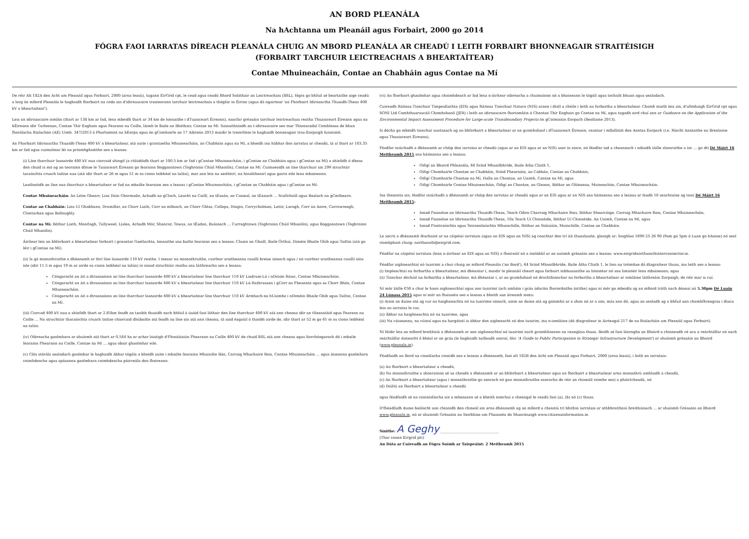AN BORD PLEANÁLA
Na hAchtanna um Pleanáil agus Forbairt, 2000 go 2014
FÓGRA FAOI IARRATAS DÍREACH PLEANÁLA CHUIG AN MBORD PLEANÁLA AR CHEADÚ I LEITH FORBAIRT BHONNEAGAIR STRAITÉISIGH
(FORBAIRT TARCHUIR LEICTREACHAIS A BHEARTAÍTEAR)
Contae Mhuineacháin, Contae an Chabháin agus Contae na Mí
De réir Alt 182A den Acht um Pleanáil agus Forbairt, 2000 (arna leasú), tugann EirGrid cpt, le cead agus ceadú Bhord Soláthair an Leictreachais (BSL), fógra go bhfuil sé beartaithe aige ceadú a lorg ón mBord Pleanála le haghaidh fhorbairt na coda sin d'idirnascaire trasteorann tarchuir leictreachais a thógfar in Éirinn (agus dá ngairtear 'an Fhorbairt Idirnasctha Thuaidh-Theas 400 kV a bheartaítear').
Leis an idirnascaire iomlán (thart ar 138 km ar fad, lena mbeidh thart ar 34 km de lonnaithe i dTuaisceart Éireann), nascfar gréasáin tarchuir leictreachais reatha Thuaisceart Éireann agus na hÉireann idir Turleenan, Contae Thír Eoghain agus Fearann na Coille, láimh le Baile an Bhóthair, Contae na Mí. Sainaithníodh an t-idirnascaire seo mar Thionscadal Comhleasa de bhun fhorálacha Rialachán (AE) Uimh. 347/2013 ó Pharlaimint na hEorpa agus ón gComhairle an 17 Aibreán 2013 maidir le treoirlínte le haghaidh bonneagair tras-Eorpaigh fuinnimh.
An Fhorbairt Idirnasctha Thuaidh-Theas 400 kV a bheartaítear, atá suite i gcontaetha Mhuineacháin, an Chabháin agus na Mí, a bheidh ina hábhar don iarratas ar cheadú, tá sí thart ar 103.35 km ar fad agus cuimsítear léi na príomhghnéithe seo a leanas:
(i) Líne tharchuir lasnairde 400 kV nua ciorcaid shingil (a chlúdóidh thart ar 100.5 km ar fad i gContae Mhuineacháin, i gContae an Chabháin agus i gContae na Mí) a shínfidh ó dheas den chuid is mó ag an teorainn dlínse le Tuaisceart Éireann go fearainn Bogganstown (Toghroinn Chúil Mhaoilín), Contae na Mí. Cuimseoidh an líne tharchuir sin 299 struchtúr tacaíochta cruach laitíse nua (atá idir thart ar 26 m agus 51 m os cionn leibhéal na talún), mar aon leis na seoltóirí, na hinslitheoirí agus gairis eile lena mbaineann.
Leathnóidh an líne nua tharchuir a bheartaítear ar fud na mbailte fearainn seo a leanas i gContae Mhuineacháin, i gContae an Chabháin agus i gContae na Mí:
Contae Mhuineacháin: An Léim Ghearr, Lios Dúin Ghormaile, Achadh na gCloch, Leacht na Caillí, an tEasán, an Caiseal, an tEanach ... Scallchoill agus Bealach na gCeithearn.
Contae an Chabháin: Lios Uí Ghabhann, Drumiller, an Chorr Liath, Corr na mBeach, an Chorr Ghlas, Collops, Dingin, Corrycholman, Leitir, Laragh, Corr an Aoire, Carrowreagh, Clonturkan agus Balloughly.
Contae na Mí: Bóthar Liath, Moorlagh, Tullyweel, Lislea, Achadh Mór, Shancor, Towas, an tÉadan, Buíonach ... Curraghtown (Toghroinn Chúil Mhaoilín), agus Bogganstown (Toghroinn Chúil Mhaoilín).
Áirítear leis an bhforbairt a bheartaítear forbairt i gceantar Gaeltachta, lonnaithe sna bailte fearainn seo a leanas: Cluain an Ghaill, Baile Órthaí, Diméin Bhaile Ghib agus Tailtin (atá go léir i gContae na Mí).
(ii) Is gá mionathruithe a dhéanamh ar thrí líne lasnairde 110 kV reatha. I measc na mionathruithe, cuirfear sraitheanna cuaillí breise isteach agus / nó cuirfear sraitheanna cuaillí níos ísle (idir 11.5 m agus 19 m ar airde os cionn leibhéal na talún) in ionad struchtúir reatha sna láithreacha seo a leanas:
Cóngaracht an áit a dtrasnaíonn an líne tharchuir lasnairde 400 kV a bheartaítear líne tharchuir 110 kV Lisdrum-Lú i nDroim Rúisc, Contae Mhuineacháin.
Cóngaracht an áit a dtrasnaíonn an líne tharchuir lasnairde 400 kV a bheartaítear líne tharchuir 110 kV Lú-Rathrussan i gCorr an Fheannta agus sa Chorr Bhán, Contae Mhuineacháin.
Cóngaracht an áit a dtrasnaíonn an líne tharchuir lasnairde 400 kV a bheartaítear líne tharchuir 110 kV Ármhach-na hUaimhe i nDiméin Bhaile Ghib agus Tailtin, Contae na Mí.
(iii) Ciorcad 400 kV nua a shínfidh thart ar 2.85km feadh an taoibh thuaidh nach bhfuil á úsáid faoi láthair den líne tharchuir 400 kV atá ann cheana idir an tSeanstáid agus Fearann na Coille ... Na struchtúir thacaíochta cruach laitíse chiorcaid dhúbailte atá feadh na líne sin atá ann cheana, tá siad éagsúil ó thaobh airde de, idir thart ar 52 m go 61 m os cionn leibhéal na talún.
(iv) Oibreacha gaolmhara ar shuíomh atá thart ar 0.544 ha ar achar laistigh d'Fhostáisiún Fhearann na Coille 400 kV de chuid BSL atá ann cheana agus fiorchóngarach dó i mbaile fearainn Fhearann na Coille, Contae na Mí ... agus obair ghaolmhar eile.
(v) Clós stórála sealadach gaolmhar le haghaidh ábhar tógála a bheidh suite i mbailte fearainn Mhuinilte Bán, Carraig Mhachaire Rois, Contae Mhuineacháin ... agus áiseanna gaolmhara coimhdeacha agus spásanna gaolmhara coimhdeacha páirceála don fhoireann.
(vi) An fhorbairt ghaolmhar agus choimhdeach ar fad lena n-áirítear oibreacha a chuimsíonn nó a bhaineann le tógáil agus tochailt bhuan agus sealadach.
Cuireadh Ráiteas Tionchair Timpeallachta (EIS) agus Ráiteas Tionchair Natura (NIS) araon i dtoll a chéile i leith na forbartha a bheartaítear. Chomh maith leis sin, d'ullmhaigh EirGrid cpt agus SONI Ltd Comhthuarascáil Chomhshaoil (JER) i leith an idirnascaire fhoriomláin ó Chontae Thír Eoghain go Contae na Mí, agus tugadh aird chuí ann ar Guidance on the Application of the Environmental Impact Assessment Procedure for Large-scale Transboundary Projects ón gCoimisiún Eorpach (Bealtaine 2013).
Is dócha go mbeidh tionchar suntasach ag an bhforbairt a bheartaítear ar an gcomhshaol i dTuaisceart Éireann, ceantar i mBallstát den Aontas Eorpach (i.e. Ríocht Aontaithe na Breataine agus Thuaisceart Éireann).
Féadfar iniúchadh a dhéanamh ar chóip den iarratas ar cheadú (agus ar an EIS agus ar an NIS) saor in aisce, nó féadfar iad a cheannach i ndiaidh táille shonraithe a íoc ... go dtí Dé Máirt 16 Meitheamh 2015 sna háiteanna seo a leanas:
Oifigí an Bhoird Phleanála, 64 Sráid Mhaoilbhríde, Baile Átha Cliath 1,
Oifigí Chomhairle Chontae an Chabháin, Sráid Fhearnáin, an Cabhán, Contae an Chabháin,
Oifigí Chomhairle Chontae na Mí, Halla an Chontae, an Uaimh, Contae na Mí, agus
Oifigí Chomhairle Contae Mhuineacháin, Oifigí an Chontae, an Gleann, Bóthar an Ghleanna, Muineachán, Contae Mhuineacháin.
Ina theannta sin, féadfar iniúchadh a dhéanamh ar chóip den iarratas ar cheadú agus ar an EIS agus ar an NIS sna háiteanna seo a leanas ar feadh 10 seachtaine ag tosú Dé Máirt 16 Meitheamh 2015:
Ionad Faisnéise an Idirnasctha Thuaidh-Theas, Teach Oibre Charraig Mhachaire Rois, Bóthar Shearcóige, Carraig Mhachaire Rois, Contae Mhuineacháin,
Ionad Faisnéise an Idirnasctha Thuaidh-Theas, 10a Teach Uí Chinnéide, Bóthar Uí Chinnéide, An Uaimh, Contae na Mí, agus
Ionad Fiontraíochta agus Teicneolaíochta Mhuinchille, Bóthar an Stáisiúin, Muinchille, Contae an Chabháin.
Le socrú a dhéanamh féachaint ar na cáipéisí iarratais (agus an EIS agus an NIS) ag ceachtar den trí áit thuasluaite, glaoigh ar: Íosghlao 1890 25 26 90 (9am go 5pm ó Luan go hAoine) nó seol ríomhphost chuig: northsouth@eirgrid.com.
Féadfar na cáipéisí iarratais (lena n-áirítear an EIS agus an NIS) a fheiceáil nó a íoslódáil ar an suíomh gréasáin seo a leanas: www.eirgridnorthsouthinterconnector.ie.
Féadfar aighneachtaí nó tuairimí a chur chuig an mBord Pleanála ('an Bord'), 64 Sráid Mhaoilbhríde, Baile Átha Cliath 1, le linn na tréimhse dá dtagraítear thuas, ina leith seo a leanas:
(i) Impleachtaí na forbartha a bheartaítear, má dhéantar í, maidir le pleanáil cheart agus forbairt inbhuanaithe sa limistéar nó sna limistéir lena mbaineann; agus
(ii) Tionchar dóchúil na forbartha a bheartaítear, má dhéantar í, ar an gcomhshaol nó drochthionchar na forbartha a bheartaítear ar iomláine láithreáin Eorpaigh, de réir mar is cuí.
Ní mór táille €50 a chur le haon aighneachtaí agus aon tuairimí (ach amháin i gcás údaráis fhorordaithe áirithe) agus ní mór go mbeidís ag an mBord tráth nach déanaí ná 5.30pm Dé Luain 24 Lúnasa 2015 agus ní mór an fhaisnéis seo a leanas a bheith san áireamh iontu:
(i) Ainm an duine atá ag cur na haighneachta nó na tuairime isteach, ainm an duine atá ag gníomhú ar a shon nó ar a son, más ann dó, agus an seoladh ag a bhfuil aon chomhfhreagras i dtaca leis an iarratas le cur,
(ii) Ábhar na haighneachta nó na tuairime, agus
(iii) Na cúiseanna, na cúinsí agus na hargóintí is ábhar don aighneacht nó don tuairim, ina n-iomláine (dá dtagraítear in Airteagal 217 de na Rialacháin um Pleanáil agus Forbairt).
Ní féidir leis an mBord breithniú a dhéanamh ar aon aighneachtaí ná tuairimí nach gcomhlíonann na ceanglais thuas. Beidh sé faoi lánrogha an Bhoird a chinneadh cé acu a reáchtálfar nó nach reáchtálfar éisteacht ó bhéal ar an gcás (le haghaidh tuilleadh sonraí, féic 'A Guide to Public Participation in Strategic Infrastructure Development') ar shuíomh gréasáin an Bhoird (www.pleanala.ie).
Féadfaidh an Bord na cineálacha cinnidh seo a leanas a dhéanamh, faoi alt 182B den Acht um Pleanáil agus Forbairt, 2000 (arna leasú), i leith an iarratais:
(a) An fhorbairt a bheartaítear a cheadú,
(b) Na mionathruithe a shonraíonn sé sa cheadú a dhéanamh ar an bhforbairt a bheartaítear agus an fhorbairt a bheartaítear arna mionathrú amhlaidh a cheadú,
(c) An fhorbairt a bheartaítear (agus í mionathraithe go sonrach nó gan mionathruithe sonracha de réir an chineáil roimhe seo) a pháirtcheadú, nó
(d) Diúltú an fhorbairt a bheartaítear a cheadú
agus féadfaidh sé na coinníollacha sin a mheasann sé a bheith iomchuí a cheangal le ceadú faoi (a), (b) nó (c) thuas.
D'fhéadfadh duine bailíocht aon chinnidh den chineál sin arna dhéanamh ag an mBord a cheistiú trí bhithin iarratais ar athbhreithniú breithiúnach ... ar shuíomh Gréasáin an Bhoird www.pleanala.ie, nó ar shuíomh Gréasáin na Seirbhíse um Fhaisnéis do Shaoránaigh www.citizensinformation.ie.
Sínithe: A Geghy ________________________________
(Thar ceann Eirgrid plc)
An Dáta ar Cuireadh an Fógra Suímh ar Taispeáint: 2 Meitheamh 2015